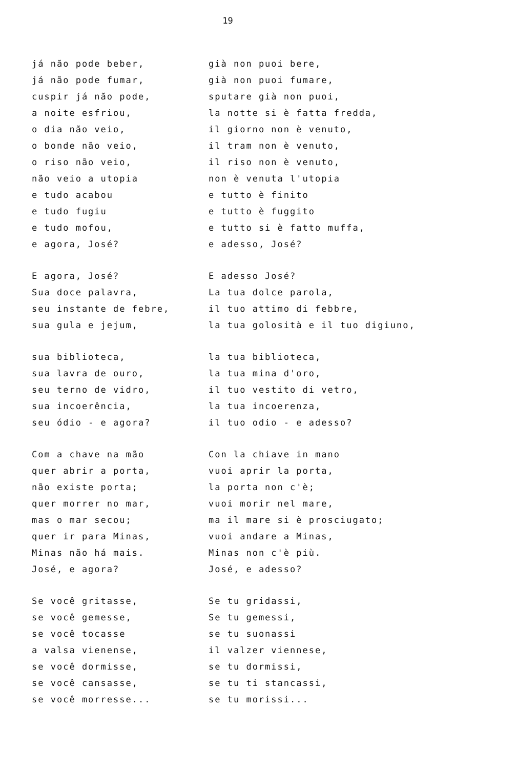19
já não pode beber,
já não pode fumar,
cuspir já não pode,
a noite esfriou,
o dia não veio,
o bonde não veio,
o riso não veio,
não veio a utopia
e tudo acabou
e tudo fugiu
e tudo mofou,
e agora, José?
E agora, José?
Sua doce palavra,
seu instante de febre,
sua gula e jejum,
sua biblioteca,
sua lavra de ouro,
seu terno de vidro,
sua incoerência,
seu ódio - e agora?
Com a chave na mão
quer abrir a porta,
não existe porta;
quer morrer no mar,
mas o mar secou;
quer ir para Minas,
Minas não há mais.
José, e agora?
Se você gritasse,
se você gemesse,
se você tocasse
a valsa vienense,
se você dormisse,
se você cansasse,
se você morresse...
già non puoi bere,
già non puoi fumare,
sputare già non puoi,
la notte si è fatta fredda,
il giorno non è venuto,
il tram non è venuto,
il riso non è venuto,
non è venuta l'utopia
e tutto è finito
e tutto è fuggito
e tutto si è fatto muffa,
e adesso, José?
E adesso José?
La tua dolce parola,
il tuo attimo di febbre,
la tua golosità e il tuo digiuno,
la tua biblioteca,
la tua mina d'oro,
il tuo vestito di vetro,
la tua incoerenza,
il tuo odio - e adesso?
Con la chiave in mano
vuoi aprir la porta,
la porta non c'è;
vuoi morir nel mare,
ma il mare si è prosciugato;
vuoi andare a Minas,
Minas non c'è più.
José, e adesso?
Se tu gridassi,
Se tu gemessi,
se tu suonassi
il valzer viennese,
se tu dormissi,
se tu ti stancassi,
se tu morissi...